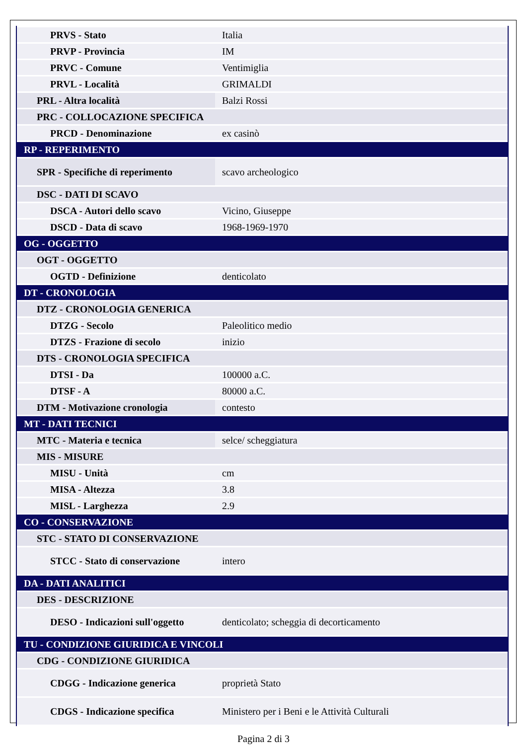| PRVS - Stato | Italia |
| PRVP - Provincia | IM |
| PRVC - Comune | Ventimiglia |
| PRVL - Località | GRIMALDI |
| PRL - Altra località | Balzi Rossi |
| PRC - COLLOCAZIONE SPECIFICA | |
| PRCD - Denominazione | ex casinò |
| RP - REPERIMENTO | |
| SPR - Specifiche di reperimento | scavo archeologico |
| DSC - DATI DI SCAVO | |
| DSCA - Autori dello scavo | Vicino, Giuseppe |
| DSCD - Data di scavo | 1968-1969-1970 |
| OG - OGGETTO | |
| OGT - OGGETTO | |
| OGTD - Definizione | denticolato |
| DT - CRONOLOGIA | |
| DTZ - CRONOLOGIA GENERICA | |
| DTZG - Secolo | Paleolitico medio |
| DTZS - Frazione di secolo | inizio |
| DTS - CRONOLOGIA SPECIFICA | |
| DTSI - Da | 100000 a.C. |
| DTSF - A | 80000 a.C. |
| DTM - Motivazione cronologia | contesto |
| MT - DATI TECNICI | |
| MTC - Materia e tecnica | selce/ scheggiatura |
| MIS - MISURE | |
| MISU - Unità | cm |
| MISA - Altezza | 3.8 |
| MISL - Larghezza | 2.9 |
| CO - CONSERVAZIONE | |
| STC - STATO DI CONSERVAZIONE | |
| STCC - Stato di conservazione | intero |
| DA - DATI ANALITICI | |
| DES - DESCRIZIONE | |
| DESO - Indicazioni sull'oggetto | denticolato; scheggia di decorticamento |
| TU - CONDIZIONE GIURIDICA E VINCOLI | |
| CDG - CONDIZIONE GIURIDICA | |
| CDGG - Indicazione generica | proprietà Stato |
| CDGS - Indicazione specifica | Ministero per i Beni e le Attività Culturali |
Pagina 2 di 3